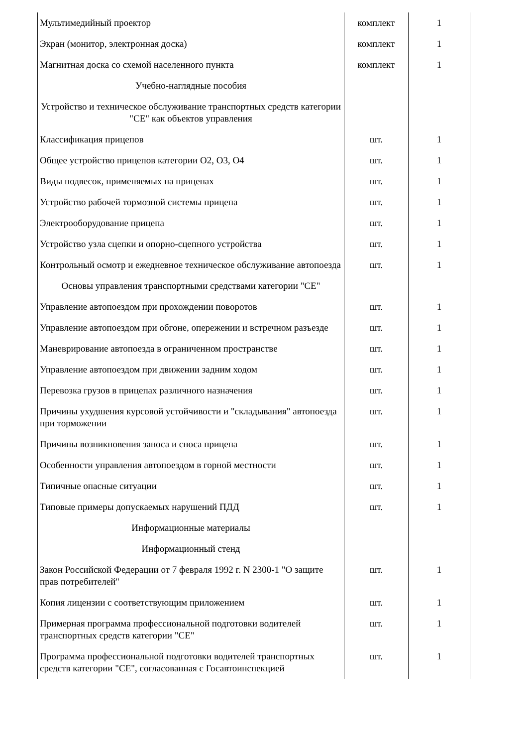| Мультимедийный проектор | комплект | 1 |
| Экран (монитор, электронная доска) | комплект | 1 |
| Магнитная доска со схемой населенного пункта | комплект | 1 |
| Учебно-наглядные пособия | | |
| Устройство и техническое обслуживание транспортных средств категории "CE" как объектов управления | | |
| Классификация прицепов | шт. | 1 |
| Общее устройство прицепов категории O2, O3, O4 | шт. | 1 |
| Виды подвесок, применяемых на прицепах | шт. | 1 |
| Устройство рабочей тормозной системы прицепа | шт. | 1 |
| Электрооборудование прицепа | шт. | 1 |
| Устройство узла сцепки и опорно-сцепного устройства | шт. | 1 |
| Контрольный осмотр и ежедневное техническое обслуживание автопоезда | шт. | 1 |
| Основы управления транспортными средствами категории "CE" | | |
| Управление автопоездом при прохождении поворотов | шт. | 1 |
| Управление автопоездом при обгоне, опережении и встречном разъезде | шт. | 1 |
| Маневрирование автопоезда в ограниченном пространстве | шт. | 1 |
| Управление автопоездом при движении задним ходом | шт. | 1 |
| Перевозка грузов в прицепах различного назначения | шт. | 1 |
| Причины ухудшения курсовой устойчивости и "складывания" автопоезда при торможении | шт. | 1 |
| Причины возникновения заноса и сноса прицепа | шт. | 1 |
| Особенности управления автопоездом в горной местности | шт. | 1 |
| Типичные опасные ситуации | шт. | 1 |
| Типовые примеры допускаемых нарушений ПДД | шт. | 1 |
| Информационные материалы | | |
| Информационный стенд | | |
| Закон Российской Федерации от 7 февраля 1992 г. N 2300-1 "О защите прав потребителей" | шт. | 1 |
| Копия лицензии с соответствующим приложением | шт. | 1 |
| Примерная программа профессиональной подготовки водителей транспортных средств категории "CE" | шт. | 1 |
| Программа профессиональной подготовки водителей транспортных средств категории "CE", согласованная с Госавтоинспекцией | шт. | 1 |